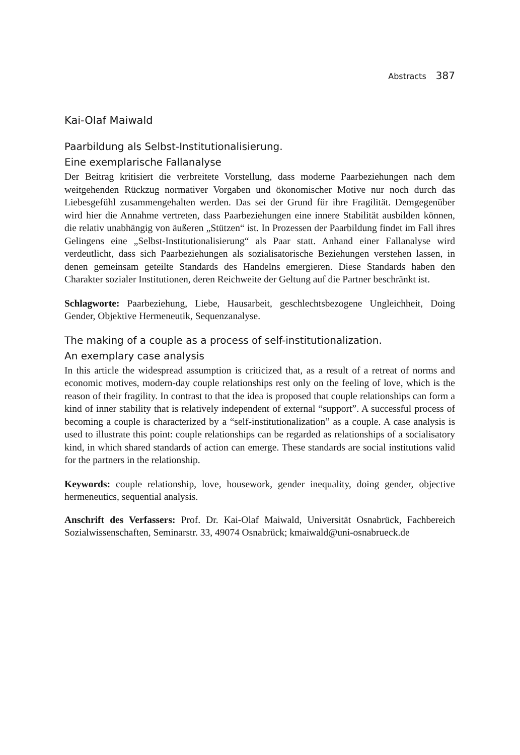Abstracts 387
Kai-Olaf Maiwald
Paarbildung als Selbst-Institutionalisierung.
Eine exemplarische Fallanalyse
Der Beitrag kritisiert die verbreitete Vorstellung, dass moderne Paarbeziehungen nach dem weitgehenden Rückzug normativer Vorgaben und ökonomischer Motive nur noch durch das Liebesgefühl zusammengehalten werden. Das sei der Grund für ihre Fragilität. Demgegenüber wird hier die Annahme vertreten, dass Paarbeziehungen eine innere Stabilität ausbilden können, die relativ unabhängig von äußeren „Stützen“ ist. In Prozessen der Paarbildung findet im Fall ihres Gelingens eine „Selbst-Institutionalisierung“ als Paar statt. Anhand einer Fallanalyse wird verdeutlicht, dass sich Paarbeziehungen als sozialisatorische Beziehungen verstehen lassen, in denen gemeinsam geteilte Standards des Handelns emergieren. Diese Standards haben den Charakter sozialer Institutionen, deren Reichweite der Geltung auf die Partner beschränkt ist.
Schlagworte: Paarbeziehung, Liebe, Hausarbeit, geschlechtsbezogene Ungleichheit, Doing Gender, Objektive Hermeneutik, Sequenzanalyse.
The making of a couple as a process of self-institutionalization.
An exemplary case analysis
In this article the widespread assumption is criticized that, as a result of a retreat of norms and economic motives, modern-day couple relationships rest only on the feeling of love, which is the reason of their fragility. In contrast to that the idea is proposed that couple relationships can form a kind of inner stability that is relatively independent of external “support”. A successful process of becoming a couple is characterized by a “self-institutionalization” as a couple. A case analysis is used to illustrate this point: couple relationships can be regarded as relationships of a socialisatory kind, in which shared standards of action can emerge. These standards are social institutions valid for the partners in the relationship.
Keywords: couple relationship, love, housework, gender inequality, doing gender, objective hermeneutics, sequential analysis.
Anschrift des Verfassers: Prof. Dr. Kai-Olaf Maiwald, Universität Osnabrück, Fachbereich Sozialwissenschaften, Seminarstr. 33, 49074 Osnabrück; kmaiwald@uni-osnabrueck.de